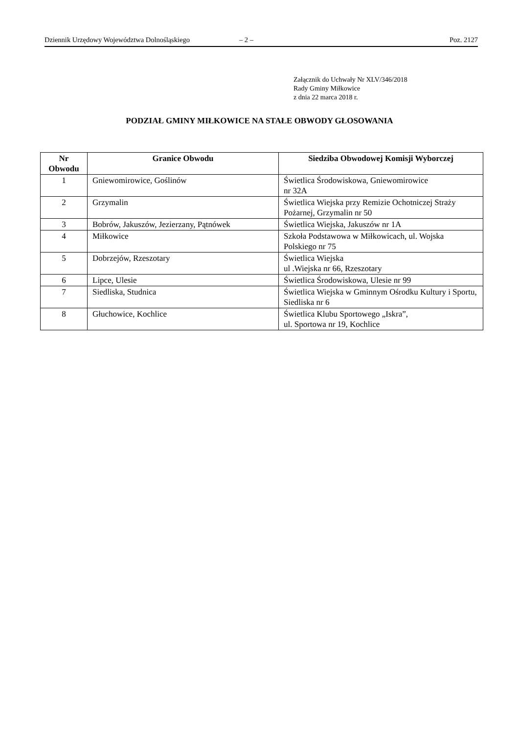Dziennik Urzędowy Województwa Dolnośląskiego – 2 – Poz. 2127
Załącznik do Uchwały Nr XLV/346/2018
Rady Gminy Miłkowice
z dnia 22 marca 2018 r.
PODZIAŁ GMINY MIŁKOWICE NA STAŁE OBWODY GŁOSOWANIA
| Nr Obwodu | Granice Obwodu | Siedziba Obwodowej Komisji Wyborczej |
| --- | --- | --- |
| 1 | Gniewomirowice, Goślinów | Świetlica Środowiskowa, Gniewomirowice nr 32A |
| 2 | Grzymalin | Świetlica Wiejska przy Remizie Ochotniczej Straży Pożarnej, Grzymalin nr 50 |
| 3 | Bobrów, Jakuszów, Jezierzany, Pątnówek | Świetlica Wiejska, Jakuszów nr 1A |
| 4 | Miłkowice | Szkoła Podstawowa w Miłkowicach, ul. Wojska Polskiego nr 75 |
| 5 | Dobrzejów, Rzeszotary | Świetlica Wiejska ul .Wiejska nr 66, Rzeszotary |
| 6 | Lipce, Ulesie | Świetlica Środowiskowa, Ulesie nr 99 |
| 7 | Siedliska, Studnica | Świetlica Wiejska w Gminnym Ośrodku Kultury i Sportu, Siedliska nr 6 |
| 8 | Głuchowice, Kochlice | Świetlica Klubu Sportowego „Iskra”, ul. Sportowa nr 19, Kochlice |